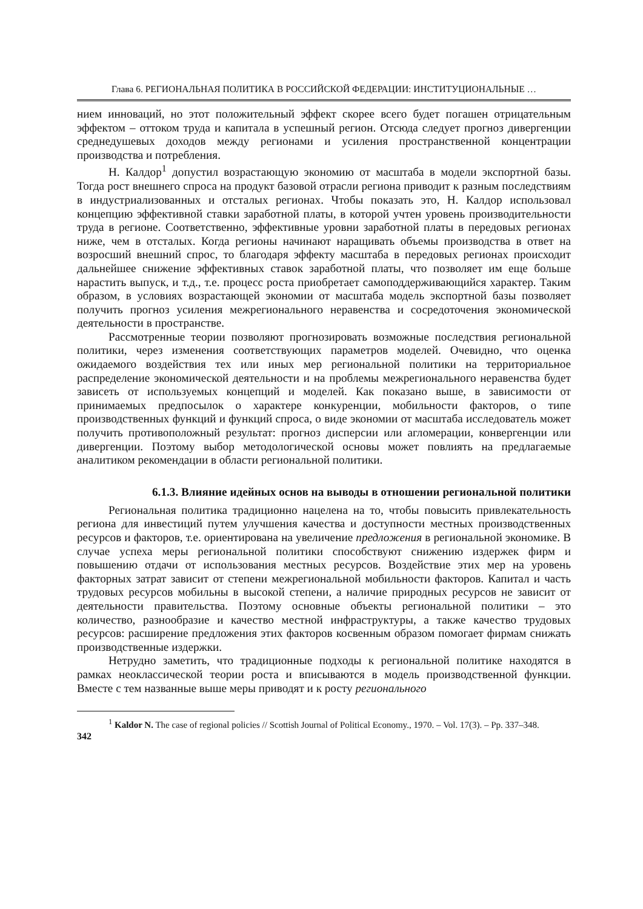Глава 6. РЕГИОНАЛЬНАЯ ПОЛИТИКА В РОССИЙСКОЙ ФЕДЕРАЦИИ: ИНСТИТУЦИОНАЛЬНЫЕ …
нием инноваций, но этот положительный эффект скорее всего будет погашен отрицательным эффектом – оттоком труда и капитала в успешный регион. Отсюда следует прогноз дивергенции среднедушевых доходов между регионами и усиления пространственной концентрации производства и потребления.
Н. Калдор<sup>1</sup> допустил возрастающую экономию от масштаба в модели экспортной базы. Тогда рост внешнего спроса на продукт базовой отрасли региона приводит к разным последствиям в индустриализованных и отсталых регионах. Чтобы показать это, Н. Калдор использовал концепцию эффективной ставки заработной платы, в которой учтен уровень производительности труда в регионе. Соответственно, эффективные уровни заработной платы в передовых регионах ниже, чем в отсталых. Когда регионы начинают наращивать объемы производства в ответ на возросший внешний спрос, то благодаря эффекту масштаба в передовых регионах происходит дальнейшее снижение эффективных ставок заработной платы, что позволяет им еще больше нарастить выпуск, и т.д., т.е. процесс роста приобретает самоподдерживающийся характер. Таким образом, в условиях возрастающей экономии от масштаба модель экспортной базы позволяет получить прогноз усиления межрегионального неравенства и сосредоточения экономической деятельности в пространстве.
Рассмотренные теории позволяют прогнозировать возможные последствия региональной политики, через изменения соответствующих параметров моделей. Очевидно, что оценка ожидаемого воздействия тех или иных мер региональной политики на территориальное распределение экономической деятельности и на проблемы межрегионального неравенства будет зависеть от используемых концепций и моделей. Как показано выше, в зависимости от принимаемых предпосылок о характере конкуренции, мобильности факторов, о типе производственных функций и функций спроса, о виде экономии от масштаба исследователь может получить противоположный результат: прогноз дисперсии или агломерации, конвергенции или дивергенции. Поэтому выбор методологической основы может повлиять на предлагаемые аналитиком рекомендации в области региональной политики.
6.1.3. Влияние идейных основ на выводы в отношении региональной политики
Региональная политика традиционно нацелена на то, чтобы повысить привлекательность региона для инвестиций путем улучшения качества и доступности местных производственных ресурсов и факторов, т.е. ориентирована на увеличение предложения в региональной экономике. В случае успеха меры региональной политики способствуют снижению издержек фирм и повышению отдачи от использования местных ресурсов. Воздействие этих мер на уровень факторных затрат зависит от степени межрегиональной мобильности факторов. Капитал и часть трудовых ресурсов мобильны в высокой степени, а наличие природных ресурсов не зависит от деятельности правительства. Поэтому основные объекты региональной политики – это количество, разнообразие и качество местной инфраструктуры, а также качество трудовых ресурсов: расширение предложения этих факторов косвенным образом помогает фирмам снижать производственные издержки.
Нетрудно заметить, что традиционные подходы к региональной политике находятся в рамках неоклассической теории роста и вписываются в модель производственной функции. Вместе с тем названные выше меры приводят и к росту регионального
<sup>1</sup> Kaldor N. The case of regional policies // Scottish Journal of Political Economy., 1970. – Vol. 17(3). – Pp. 337–348.
342